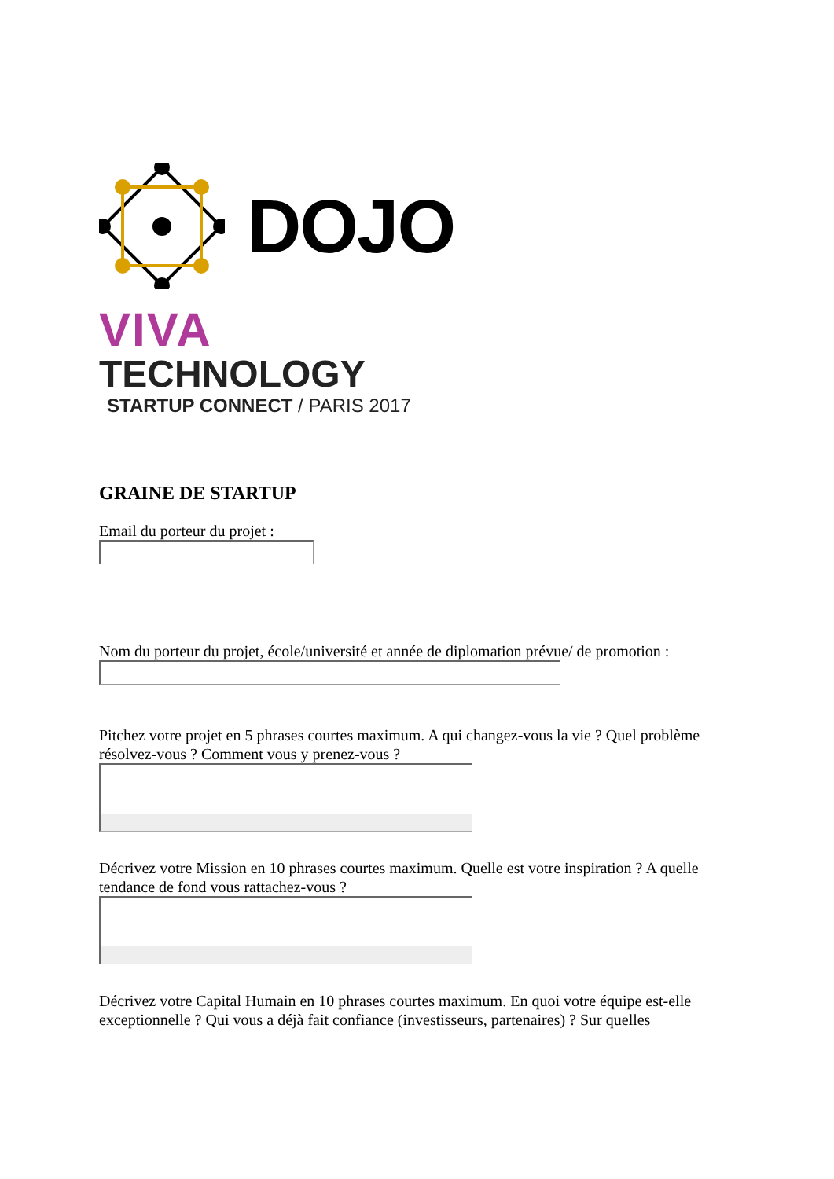DOJO
VIVA
TECHNOLOGY
STARTUP CONNECT / PARIS 2017
GRAINE DE STARTUP
Email du porteur du projet :
Nom du porteur du projet, école/université et année de diplomation prévue/ de promotion :
Pitchez votre projet en 5 phrases courtes maximum. A qui changez-vous la vie ? Quel problème résolvez-vous ? Comment vous y prenez-vous ?
Décrivez votre Mission en 10 phrases courtes maximum. Quelle est votre inspiration ? A quelle tendance de fond vous rattachez-vous ?
Décrivez votre Capital Humain en 10 phrases courtes maximum. En quoi votre équipe est-elle exceptionnelle ? Qui vous a déjà fait confiance (investisseurs, partenaires) ? Sur quelles